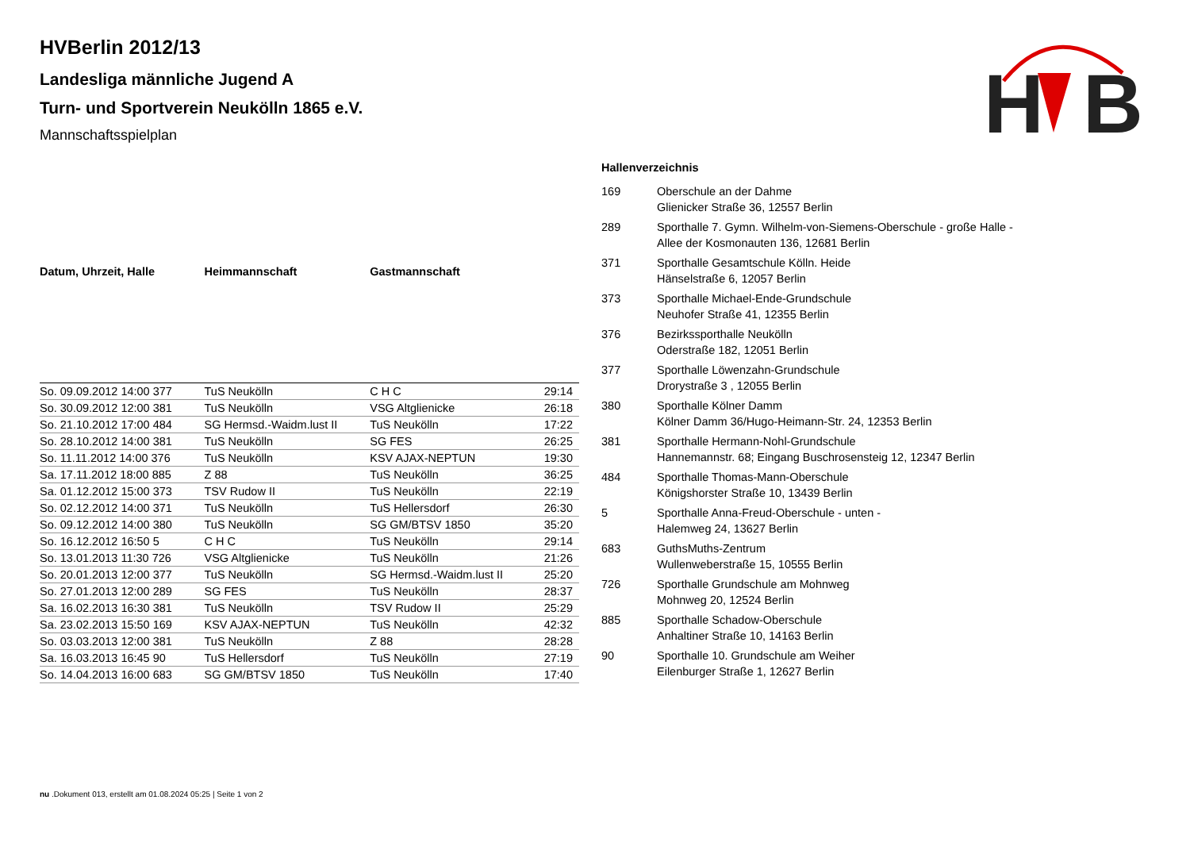H
B
HVBerlin 2012/13
Landesliga männliche Jugend A
Turn- und Sportverein Neukölln 1865 e.V.
Mannschaftsspielplan
| Datum, Uhrzeit, Halle | Heimmannschaft | Gastmannschaft | |
| --- | --- | --- | --- |
| So. 09.09.2012 14:00 377 | TuS Neukölln | C H C | 29:14 |
| So. 30.09.2012 12:00 381 | TuS Neukölln | VSG Altglienicke | 26:18 |
| So. 21.10.2012 17:00 484 | SG Hermsd.-Waidm.lust II | TuS Neukölln | 17:22 |
| So. 28.10.2012 14:00 381 | TuS Neukölln | SG FES | 26:25 |
| So. 11.11.2012 14:00 376 | TuS Neukölln | KSV AJAX-NEPTUN | 19:30 |
| Sa. 17.11.2012 18:00 885 | Z 88 | TuS Neukölln | 36:25 |
| Sa. 01.12.2012 15:00 373 | TSV Rudow II | TuS Neukölln | 22:19 |
| So. 02.12.2012 14:00 371 | TuS Neukölln | TuS Hellersdorf | 26:30 |
| So. 09.12.2012 14:00 380 | TuS Neukölln | SG GM/BTSV 1850 | 35:20 |
| So. 16.12.2012 16:50 5 | C H C | TuS Neukölln | 29:14 |
| So. 13.01.2013 11:30 726 | VSG Altglienicke | TuS Neukölln | 21:26 |
| So. 20.01.2013 12:00 377 | TuS Neukölln | SG Hermsd.-Waidm.lust II | 25:20 |
| So. 27.01.2013 12:00 289 | SG FES | TuS Neukölln | 28:37 |
| Sa. 16.02.2013 16:30 381 | TuS Neukölln | TSV Rudow II | 25:29 |
| Sa. 23.02.2013 15:50 169 | KSV AJAX-NEPTUN | TuS Neukölln | 42:32 |
| So. 03.03.2013 12:00 381 | TuS Neukölln | Z 88 | 28:28 |
| Sa. 16.03.2013 16:45 90 | TuS Hellersdorf | TuS Neukölln | 27:19 |
| So. 14.04.2013 16:00 683 | SG GM/BTSV 1850 | TuS Neukölln | 17:40 |
Hallenverzeichnis
| 169 | Oberschule an der Dahme Glienicker Straße 36, 12557 Berlin |
| 289 | Sporthalle 7. Gymn. Wilhelm-von-Siemens-Oberschule - große Halle - Allee der Kosmonauten 136, 12681 Berlin |
| 371 | Sporthalle Gesamtschule Kölln. Heide Hänselstraße 6, 12057 Berlin |
| 373 | Sporthalle Michael-Ende-Grundschule Neuhofer Straße 41, 12355 Berlin |
| 376 | Bezirkssporthalle Neukölln Oderstraße 182, 12051 Berlin |
| 377 | Sporthalle Löwenzahn-Grundschule Drorystraße 3 , 12055 Berlin |
| 380 | Sporthalle Kölner Damm Kölner Damm 36/Hugo-Heimann-Str. 24, 12353 Berlin |
| 381 | Sporthalle Hermann-Nohl-Grundschule Hannemannstr. 68; Eingang Buschrosensteig 12, 12347 Berlin |
| 484 | Sporthalle Thomas-Mann-Oberschule Königshorster Straße 10, 13439 Berlin |
| 5 | Sporthalle Anna-Freud-Oberschule - unten - Halemweg 24, 13627 Berlin |
| 683 | GuthsMuths-Zentrum Wullenweberstraße 15, 10555 Berlin |
| 726 | Sporthalle Grundschule am Mohnweg Mohnweg 20, 12524 Berlin |
| 885 | Sporthalle Schadow-Oberschule Anhaltiner Straße 10, 14163 Berlin |
| 90 | Sporthalle 10. Grundschule am Weiher Eilenburger Straße 1, 12627 Berlin |
nu .Dokument 013, erstellt am 01.08.2024 05:25 | Seite 1 von 2